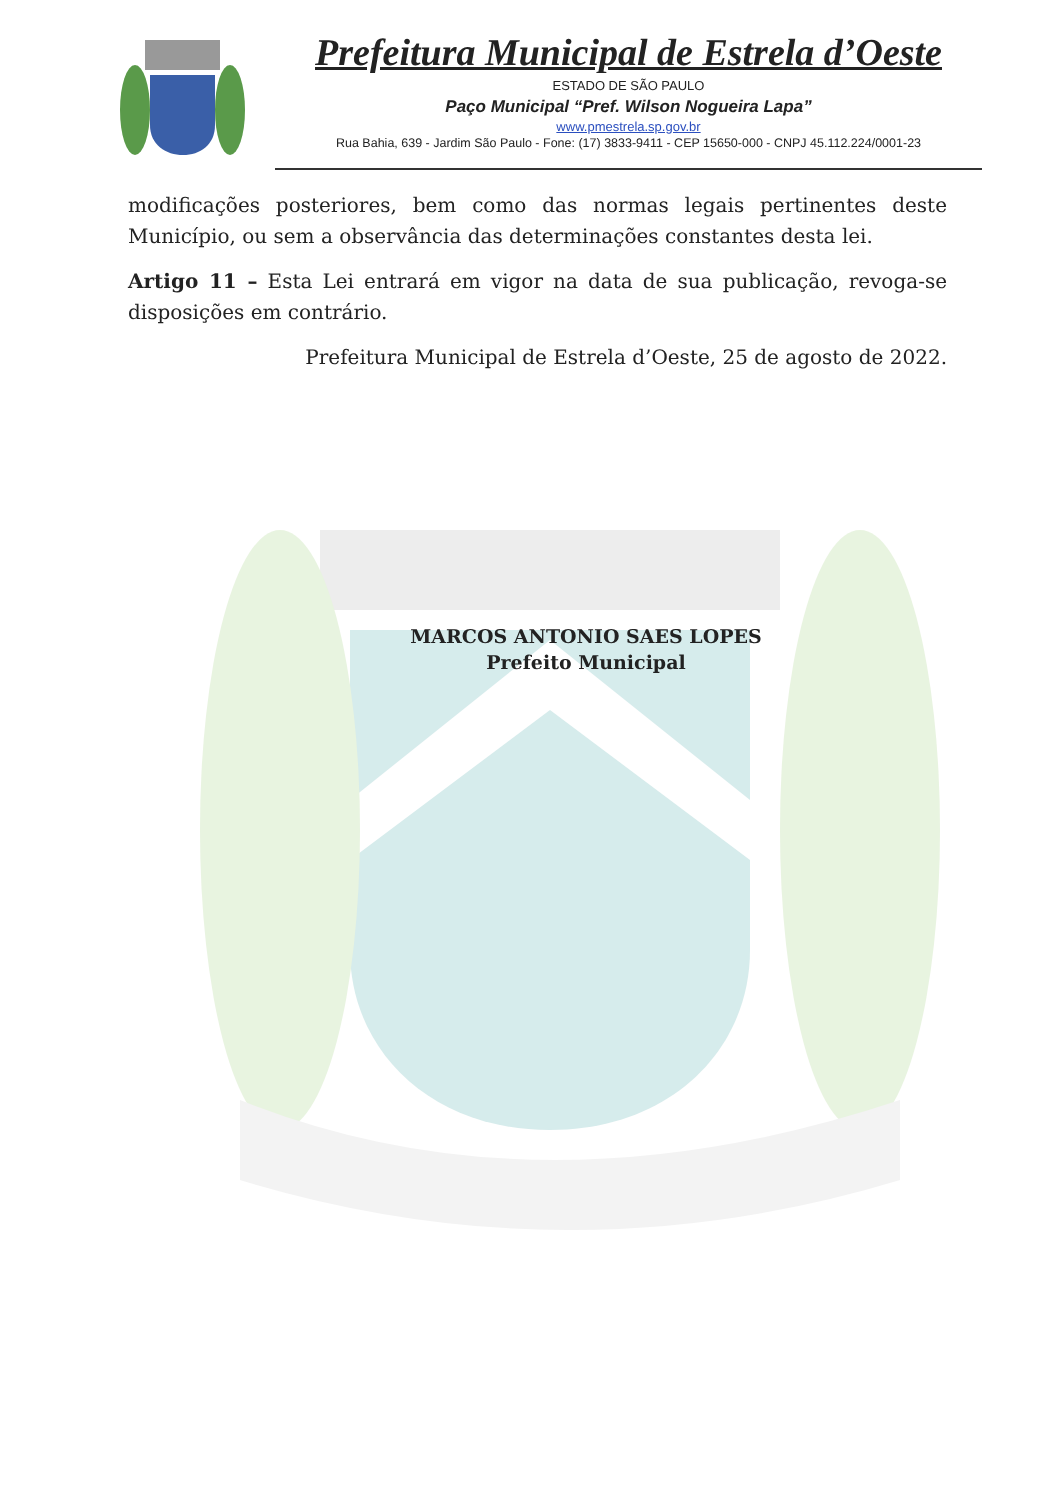Prefeitura Municipal de Estrela d’Oeste
ESTADO DE SÃO PAULO
Paço Municipal “Pref. Wilson Nogueira Lapa”
www.pmestrela.sp.gov.br
Rua Bahia, 639 - Jardim São Paulo - Fone: (17) 3833-9411 - CEP 15650-000 - CNPJ 45.112.224/0001-23
modificações posteriores, bem como das normas legais pertinentes deste Município, ou sem a observância das determinações constantes desta lei.
Artigo 11 – Esta Lei entrará em vigor na data de sua publicação, revoga-se disposições em contrário.
Prefeitura Municipal de Estrela d’Oeste, 25 de agosto de 2022.
MARCOS ANTONIO SAES LOPES
Prefeito Municipal